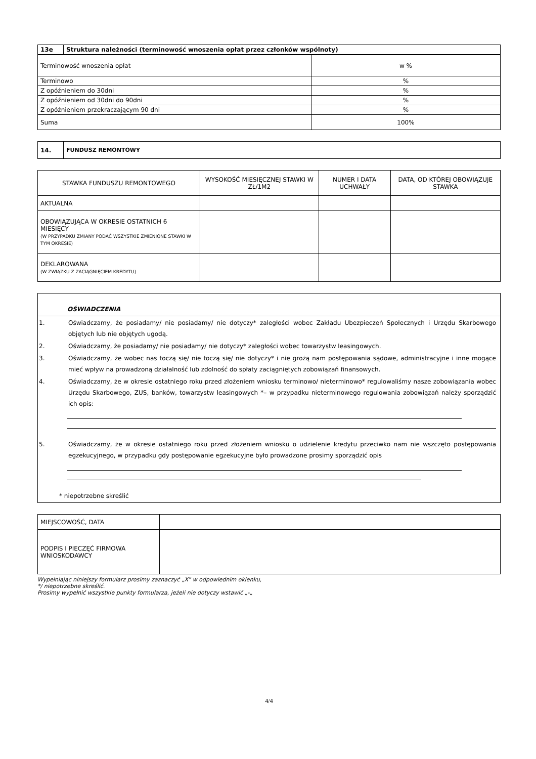| 13e | Struktura należności (terminowość wnoszenia opłat przez członków wspólnoty) |
| --- | --- |
| Terminowość wnoszenia opłat | w % |
| Terminowo | % |
| Z opóźnieniem do 30dni | % |
| Z opóźnieniem od 30dni do 90dni | % |
| Z opóźnieniem przekraczającym 90 dni | % |
| Suma | 100% |
| 14. | FUNDUSZ REMONTOWY |
| --- | --- |
| STAWKA FUNDUSZU REMONTOWEGO | WYSOKOŚĆ MIESIĘCZNEJ STAWKI W ZŁ/1M2 | NUMER I DATA UCHWAŁY | DATA, OD KTÓREJ OBOWIĄZUJE STAWKA |
| --- | --- | --- | --- |
| AKTUALNA | | | |
| OBOWIĄZUJĄCA W OKRESIE OSTATNICH 6 MIESIĘCY (W PRZYPADKU ZMIANY PODAĆ WSZYSTKIE ZMIENIONE STAWKI W TYM OKRESIE) | | | |
| DEKLAROWANA (W ZWIĄZKU Z ZACIĄGNIĘCIEM KREDYTU) | | | |
OŚWIADCZENIA
1. Oświadczamy, że posiadamy/ nie posiadamy/ nie dotyczy* zaległości wobec Zakładu Ubezpieczeń Społecznych i Urzędu Skarbowego objętych lub nie objętych ugodą.
2. Oświadczamy, że posiadamy/ nie posiadamy/ nie dotyczy* zaległości wobec towarzystw leasingowych.
3. Oświadczamy, że wobec nas toczą się/ nie toczą się/ nie dotyczy* i nie grożą nam postępowania sądowe, administracyjne i inne mogące mieć wpływ na prowadzoną działalność lub zdolność do spłaty zaciągniętych zobowiązań finansowych.
4. Oświadczamy, że w okresie ostatniego roku przed złożeniem wniosku terminowo/ nieterminowo* regulowaliśmy nasze zobowiązania wobec Urzędu Skarbowego, ZUS, banków, towarzystw leasingowych *– w przypadku nieterminowego regulowania zobowiązań należy sporządzić ich opis:
5. Oświadczamy, że w okresie ostatniego roku przed złożeniem wniosku o udzielenie kredytu przeciwko nam nie wszczęto postępowania egzekucyjnego, w przypadku gdy postępowanie egzekucyjne było prowadzone prosimy sporządzić opis
* niepotrzebne skreślić
| MIEJSCOWOŚĆ, DATA | |
| PODPIS I PIECZĘĆ FIRMOWA WNIOSKODAWCY | |
Wypełniając niniejszy formularz prosimy zaznaczyć „X” w odpowiednim okienku,
*/ niepotrzebne skreślić.
Prosimy wypełnić wszystkie punkty formularza, jeżeli nie dotyczy wstawić „-„
4/4